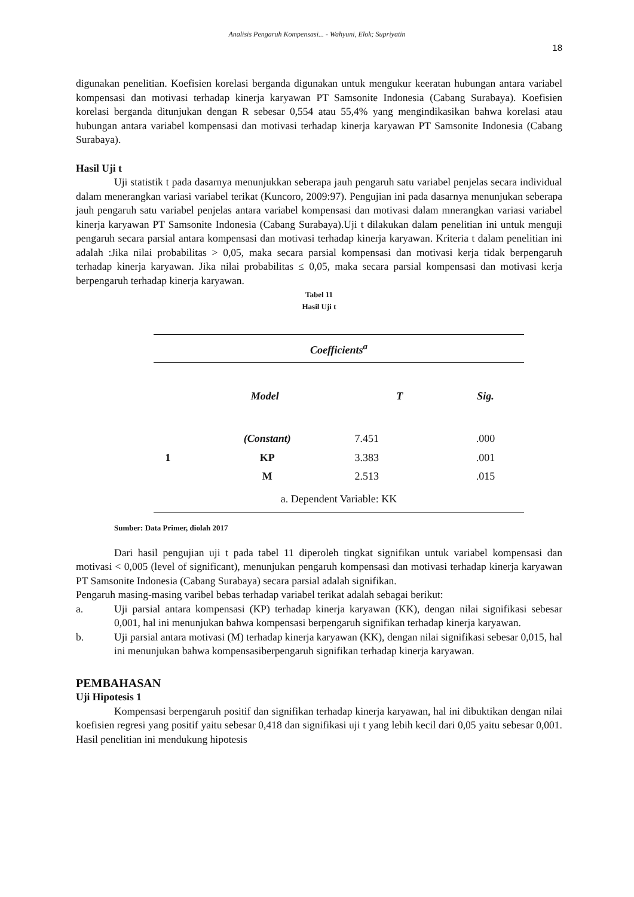Analisis Pengaruh Kompensasi... - Wahyuni, Elok; Supriyatin
18
digunakan penelitian. Koefisien korelasi berganda digunakan untuk mengukur keeratan hubungan antara variabel kompensasi dan motivasi terhadap kinerja karyawan PT Samsonite Indonesia (Cabang Surabaya). Koefisien korelasi berganda ditunjukan dengan R sebesar 0,554 atau 55,4% yang mengindikasikan bahwa korelasi atau hubungan antara variabel kompensasi dan motivasi terhadap kinerja karyawan PT Samsonite Indonesia (Cabang Surabaya).
Hasil Uji t
Uji statistik t pada dasarnya menunjukkan seberapa jauh pengaruh satu variabel penjelas secara individual dalam menerangkan variasi variabel terikat (Kuncoro, 2009:97). Pengujian ini pada dasarnya menunjukan seberapa jauh pengaruh satu variabel penjelas antara variabel kompensasi dan motivasi dalam mnerangkan variasi variabel kinerja karyawan PT Samsonite Indonesia (Cabang Surabaya).Uji t dilakukan dalam penelitian ini untuk menguji pengaruh secara parsial antara kompensasi dan motivasi terhadap kinerja karyawan. Kriteria t dalam penelitian ini adalah :Jika nilai probabilitas > 0,05, maka secara parsial kompensasi dan motivasi kerja tidak berpengaruh terhadap kinerja karyawan. Jika nilai probabilitas ≤ 0,05, maka secara parsial kompensasi dan motivasi kerja berpengaruh terhadap kinerja karyawan.
Tabel 11
Hasil Uji t
| Coefficients<sup>a</sup> | | | |
| --- | --- | --- | --- |
| Model | | T | Sig. |
| 1 | (Constant) | 7.451 | .000 |
| | KP | 3.383 | .001 |
| | M | 2.513 | .015 |
| a. Dependent Variable: KK | | | |
Sumber: Data Primer, diolah 2017
Dari hasil pengujian uji t pada tabel 11 diperoleh tingkat signifikan untuk variabel kompensasi dan motivasi < 0,005 (level of significant), menunjukan pengaruh kompensasi dan motivasi terhadap kinerja karyawan PT Samsonite Indonesia (Cabang Surabaya) secara parsial adalah signifikan.
Pengaruh masing-masing varibel bebas terhadap variabel terikat adalah sebagai berikut:
a. Uji parsial antara kompensasi (KP) terhadap kinerja karyawan (KK), dengan nilai signifikasi sebesar 0,001, hal ini menunjukan bahwa kompensasi berpengaruh signifikan terhadap kinerja karyawan.
b. Uji parsial antara motivasi (M) terhadap kinerja karyawan (KK), dengan nilai signifikasi sebesar 0,015, hal ini menunjukan bahwa kompensasiberpengaruh signifikan terhadap kinerja karyawan.
PEMBAHASAN
Uji Hipotesis 1
Kompensasi berpengaruh positif dan signifikan terhadap kinerja karyawan, hal ini dibuktikan dengan nilai koefisien regresi yang positif yaitu sebesar 0,418 dan signifikasi uji t yang lebih kecil dari 0,05 yaitu sebesar 0,001. Hasil penelitian ini mendukung hipotesis